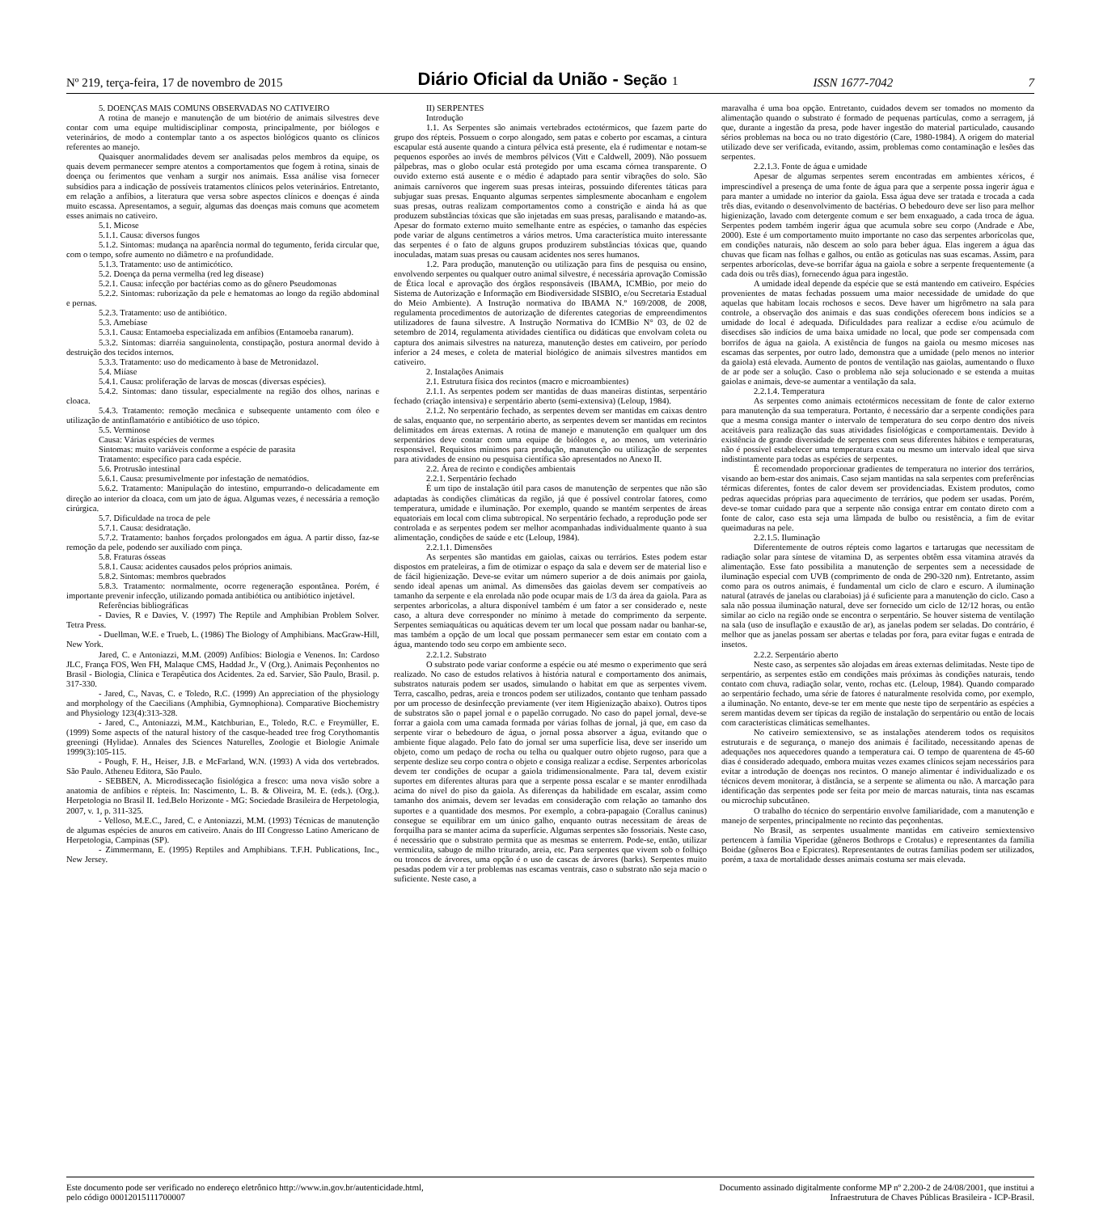Nº 219, terça-feira, 17 de novembro de 2015 Diário Oficial da União - Seção 1 ISSN 1677-7042 7
5. DOENÇAS MAIS COMUNS OBSERVADAS NO CATIVEIRO
A rotina de manejo e manutenção de um biotério de animais silvestres deve contar com uma equipe multidisciplinar composta, principalmente, por biólogos e veterinários, de modo a contemplar tanto a os aspectos biológicos quanto os clínicos referentes ao manejo.
Quaisquer anormalidades devem ser analisadas pelos membros da equipe, os quais devem permanecer sempre atentos a comportamentos que fogem à rotina, sinais de doença ou ferimentos que venham a surgir nos animais. Essa análise visa fornecer subsídios para a indicação de possíveis tratamentos clínicos pelos veterinários. Entretanto, em relação a anfíbios, a literatura que versa sobre aspectos clínicos e doenças é ainda muito escassa. Apresentamos, a seguir, algumas das doenças mais comuns que acometem esses animais no cativeiro.
5.1. Micose
5.1.1. Causa: diversos fungos
5.1.2. Sintomas: mudança na aparência normal do tegumento, ferida circular que, com o tempo, sofre aumento no diâmetro e na profundidade.
5.1.3. Tratamento: uso de antimicótico.
5.2. Doença da perna vermelha (red leg disease)
5.2.1. Causa: infecção por bactérias como as do gênero Pseudomonas
5.2.2. Sintomas: ruborização da pele e hematomas ao longo da região abdominal e pernas.
5.2.3. Tratamento: uso de antibiótico.
5.3. Amebíase
5.3.1. Causa: Entamoeba especializada em anfíbios (Entamoeba ranarum).
5.3.2. Sintomas: diarréia sanguinolenta, constipação, postura anormal devido à destruição dos tecidos internos.
5.3.3. Tratamento: uso do medicamento à base de Metronidazol.
5.4. Miíase
5.4.1. Causa: proliferação de larvas de moscas (diversas espécies).
5.4.2. Sintomas: dano tissular, especialmente na região dos olhos, narinas e cloaca.
5.4.3. Tratamento: remoção mecânica e subsequente untamento com óleo e utilização de antinflamatório e antibiótico de uso tópico.
5.5. Verminose
Causa: Várias espécies de vermes
Sintomas: muito variáveis conforme a espécie de parasita
Tratamento: específico para cada espécie.
5.6. Protrusão intestinal
5.6.1. Causa: presumivelmente por infestação de nematódios.
5.6.2. Tratamento: Manipulação do intestino, empurrando-o delicadamente em direção ao interior da cloaca, com um jato de água. Algumas vezes, é necessária a remoção cirúrgica.
5.7. Dificuldade na troca de pele
5.7.1. Causa: desidratação.
5.7.2. Tratamento: banhos forçados prolongados em água. A partir disso, faz-se remoção da pele, podendo ser auxiliado com pinça.
5.8. Fraturas ósseas
5.8.1. Causa: acidentes causados pelos próprios animais.
5.8.2. Sintomas: membros quebrados
5.8.3. Tratamento: normalmente, ocorre regeneração espontânea. Porém, é importante prevenir infecção, utilizando pomada antibiótica ou antibiótico injetável.
Referências bibliográficas
- Davies, R e Davies, V. (1997) The Reptile and Amphibian Problem Solver. Tetra Press.
- Duellman, W.E. e Trueb, L. (1986) The Biology of Amphibians. MacGraw-Hill, New York.
Jared, C. e Antoniazzi, M.M. (2009) Anfíbios: Biologia e Venenos. In: Cardoso JLC, França FOS, Wen FH, Malaque CMS, Haddad Jr., V (Org.). Animais Peçonhentos no Brasil - Biologia, Clínica e Terapêutica dos Acidentes. 2a ed. Sarvier, São Paulo, Brasil. p. 317-330.
- Jared, C., Navas, C. e Toledo, R.C. (1999) An appreciation of the physiology and morphology of the Caecilians (Amphibia, Gymnophiona). Comparative Biochemistry and Physiology 123(4):313-328.
- Jared, C., Antoniazzi, M.M., Katchburian, E., Toledo, R.C. e Freymüller, E. (1999) Some aspects of the natural history of the casque-headed tree frog Corythomantis greeningi (Hylidae). Annales des Sciences Naturelles, Zoologie et Biologie Animale 1999(3):105-115.
- Pough, F. H., Heiser, J.B. e McFarland, W.N. (1993) A vida dos vertebrados. São Paulo. Atheneu Editora, São Paulo.
- SEBBEN, A. Microdissecação fisiológica a fresco: uma nova visão sobre a anatomia de anfíbios e répteis. In: Nascimento, L. B. & Oliveira, M. E. (eds.). (Org.). Herpetologia no Brasil II. 1ed.Belo Horizonte - MG: Sociedade Brasileira de Herpetologia, 2007, v. 1, p. 311-325.
- Velloso, M.E.C., Jared, C. e Antoniazzi, M.M. (1993) Técnicas de manutenção de algumas espécies de anuros em cativeiro. Anais do III Congresso Latino Americano de Herpetologia, Campinas (SP).
- Zimmermann, E. (1995) Reptiles and Amphibians. T.F.H. Publications, Inc., New Jersey.
II) SERPENTES
Introdução
1.1. As Serpentes são animais vertebrados ectotérmicos, que fazem parte do grupo dos répteis. Possuem o corpo alongado, sem patas e coberto por escamas, a cintura escapular está ausente quando a cintura pélvica está presente, ela é rudimentar e notam-se pequenos esporões ao invés de membros pélvicos (Vitt e Caldwell, 2009). Não possuem pálpebras, mas o globo ocular está protegido por uma escama córnea transparente. O ouvido externo está ausente e o médio é adaptado para sentir vibrações do solo. São animais carnívoros que ingerem suas presas inteiras, possuindo diferentes táticas para subjugar suas presas. Enquanto algumas serpentes simplesmente abocanham e engolem suas presas, outras realizam comportamentos como a constrição e ainda há as que produzem substâncias tóxicas que são injetadas em suas presas, paralisando e matando-as. Apesar do formato externo muito semelhante entre as espécies, o tamanho das espécies pode variar de alguns centímetros a vários metros. Uma característica muito interessante das serpentes é o fato de alguns grupos produzirem substâncias tóxicas que, quando inoculadas, matam suas presas ou causam acidentes nos seres humanos.
1.2. Para produção, manutenção ou utilização para fins de pesquisa ou ensino, envolvendo serpentes ou qualquer outro animal silvestre, é necessária aprovação Comissão de Ética local e aprovação dos órgãos responsáveis (IBAMA, ICMBio, por meio do Sistema de Autorização e Informação em Biodiversidade SISBIO, e/ou Secretaria Estadual do Meio Ambiente). A Instrução normativa do IBAMA N.º 169/2008, de 2008, regulamenta procedimentos de autorização de diferentes categorias de empreendimentos utilizadores de fauna silvestre. A Instrução Normativa do ICMBio N° 03, de 02 de setembro de 2014, regulamenta atividades científica ou didáticas que envolvam coleta ou captura dos animais silvestres na natureza, manutenção destes em cativeiro, por período inferior a 24 meses, e coleta de material biológico de animais silvestres mantidos em cativeiro.
2. Instalações Animais
2.1. Estrutura física dos recintos (macro e microambientes)
2.1.1. As serpentes podem ser mantidas de duas maneiras distintas, serpentário fechado (criação intensiva) e serpentário aberto (semi-extensiva) (Leloup, 1984).
2.1.2. No serpentário fechado, as serpentes devem ser mantidas em caixas dentro de salas, enquanto que, no serpentário aberto, as serpentes devem ser mantidas em recintos delimitados em áreas externas. A rotina de manejo e manutenção em qualquer um dos serpentários deve contar com uma equipe de biólogos e, ao menos, um veterinário responsável. Requisitos mínimos para produção, manutenção ou utilização de serpentes para atividades de ensino ou pesquisa científica são apresentados no Anexo II.
2.2. Área de recinto e condições ambientais
2.2.1. Serpentário fechado
É um tipo de instalação útil para casos de manutenção de serpentes que não são adaptadas às condições climáticas da região, já que é possível controlar fatores, como temperatura, umidade e iluminação. Por exemplo, quando se mantém serpentes de áreas equatoriais em local com clima subtropical. No serpentário fechado, a reprodução pode ser controlada e as serpentes podem ser melhor acompanhadas individualmente quanto à sua alimentação, condições de saúde e etc (Leloup, 1984).
2.2.1.1. Dimensões
As serpentes são mantidas em gaiolas, caixas ou terrários. Estes podem estar dispostos em prateleiras, a fim de otimizar o espaço da sala e devem ser de material liso e de fácil higienização. Deve-se evitar um número superior a de dois animais por gaiola, sendo ideal apenas um animal. As dimensões das gaiolas devem ser compatíveis ao tamanho da serpente e ela enrolada não pode ocupar mais de 1/3 da área da gaiola. Para as serpentes arborícolas, a altura disponível também é um fator a ser considerado e, neste caso, a altura deve corresponder no mínimo à metade do comprimento da serpente. Serpentes semiaquáticas ou aquáticas devem ter um local que possam nadar ou banhar-se, mas também a opção de um local que possam permanecer sem estar em contato com a água, mantendo todo seu corpo em ambiente seco.
2.2.1.2. Substrato
O substrato pode variar conforme a espécie ou até mesmo o experimento que será realizado. No caso de estudos relativos à história natural e comportamento dos animais, substratos naturais podem ser usados, simulando o habitat em que as serpentes vivem. Terra, cascalho, pedras, areia e troncos podem ser utilizados, contanto que tenham passado por um processo de desinfecção previamente (ver item Higienização abaixo). Outros tipos de substratos são o papel jornal e o papelão corrugado. No caso do papel jornal, deve-se forrar a gaiola com uma camada formada por várias folhas de jornal, já que, em caso da serpente virar o bebedouro de água, o jornal possa absorver a água, evitando que o ambiente fique alagado. Pelo fato do jornal ser uma superfície lisa, deve ser inserido um objeto, como um pedaço de rocha ou telha ou qualquer outro objeto rugoso, para que a serpente deslize seu corpo contra o objeto e consiga realizar a ecdise. Serpentes arborícolas devem ter condições de ocupar a gaiola tridimensionalmente. Para tal, devem existir suportes em diferentes alturas para que a serpente possa escalar e se manter enrodilhada acima do nível do piso da gaiola. As diferenças da habilidade em escalar, assim como tamanho dos animais, devem ser levadas em consideração com relação ao tamanho dos suportes e a quantidade dos mesmos. Por exemplo, a cobra-papagaio (Corallus caninus) consegue se equilibrar em um único galho, enquanto outras necessitam de áreas de forquilha para se manter acima da superfície. Algumas serpentes são fossoriais. Neste caso, é necessário que o substrato permita que as mesmas se enterrem. Pode-se, então, utilizar vermiculita, sabugo de milho triturado, areia, etc. Para serpentes que vivem sob o folhiço ou troncos de árvores, uma opção é o uso de cascas de árvores (barks). Serpentes muito pesadas podem vir a ter problemas nas escamas ventrais, caso o substrato não seja macio o suficiente. Neste caso, a
maravalha é uma boa opção. Entretanto, cuidados devem ser tomados no momento da alimentação quando o substrato é formado de pequenas partículas, como a serragem, já que, durante a ingestão da presa, pode haver ingestão do material particulado, causando sérios problemas na boca ou no trato digestório (Care, 1980-1984). A origem do material utilizado deve ser verificada, evitando, assim, problemas como contaminação e lesões das serpentes.
2.2.1.3. Fonte de água e umidade
Apesar de algumas serpentes serem encontradas em ambientes xéricos, é imprescindível a presença de uma fonte de água para que a serpente possa ingerir água e para manter a umidade no interior da gaiola. Essa água deve ser tratada e trocada a cada três dias, evitando o desenvolvimento de bactérias. O bebedouro deve ser liso para melhor higienização, lavado com detergente comum e ser bem enxaguado, a cada troca de água. Serpentes podem também ingerir água que acumula sobre seu corpo (Andrade e Abe, 2000). Este é um comportamento muito importante no caso das serpentes arborícolas que, em condições naturais, não descem ao solo para beber água. Elas ingerem a água das chuvas que ficam nas folhas e galhos, ou então as gotículas nas suas escamas. Assim, para serpentes arborícolas, deve-se borrifar água na gaiola e sobre a serpente frequentemente (a cada dois ou três dias), fornecendo água para ingestão.
A umidade ideal depende da espécie que se está mantendo em cativeiro. Espécies provenientes de matas fechadas possuem uma maior necessidade de umidade do que aquelas que habitam locais rochosos e secos. Deve haver um higrômetro na sala para controle, a observação dos animais e das suas condições oferecem bons indícios se a umidade do local é adequada. Dificuldades para realizar a ecdise e/ou acúmulo de disecdises são indícios de uma baixa umidade no local, que pode ser compensada com borrifos de água na gaiola. A existência de fungos na gaiola ou mesmo micoses nas escamas das serpentes, por outro lado, demonstra que a umidade (pelo menos no interior da gaiola) está elevada. Aumento de pontos de ventilação nas gaiolas, aumentando o fluxo de ar pode ser a solução. Caso o problema não seja solucionado e se estenda a muitas gaiolas e animais, deve-se aumentar a ventilação da sala.
2.2.1.4. Temperatura
As serpentes como animais ectotérmicos necessitam de fonte de calor externo para manutenção da sua temperatura. Portanto, é necessário dar a serpente condições para que a mesma consiga manter o intervalo de temperatura do seu corpo dentro dos níveis aceitáveis para realização das suas atividades fisiológicas e comportamentais. Devido à existência de grande diversidade de serpentes com seus diferentes hábitos e temperaturas, não é possível estabelecer uma temperatura exata ou mesmo um intervalo ideal que sirva indistintamente para todas as espécies de serpentes.
É recomendado proporcionar gradientes de temperatura no interior dos terrários, visando ao bem-estar dos animais. Caso sejam mantidas na sala serpentes com preferências térmicas diferentes, fontes de calor devem ser providenciadas. Existem produtos, como pedras aquecidas próprias para aquecimento de terrários, que podem ser usadas. Porém, deve-se tomar cuidado para que a serpente não consiga entrar em contato direto com a fonte de calor, caso esta seja uma lâmpada de bulbo ou resistência, a fim de evitar queimaduras na pele.
2.2.1.5. Iluminação
Diferentemente de outros répteis como lagartos e tartarugas que necessitam de radiação solar para síntese de vitamina D, as serpentes obtêm essa vitamina através da alimentação. Esse fato possibilita a manutenção de serpentes sem a necessidade de iluminação especial com UVB (comprimento de onda de 290-320 nm). Entretanto, assim como para os outros animais, é fundamental um ciclo de claro e escuro. A iluminação natural (através de janelas ou claraboias) já é suficiente para a manutenção do ciclo. Caso a sala não possua iluminação natural, deve ser fornecido um ciclo de 12/12 horas, ou então similar ao ciclo na região onde se encontra o serpentário. Se houver sistema de ventilação na sala (uso de insuflação e exaustão de ar), as janelas podem ser seladas. Do contrário, é melhor que as janelas possam ser abertas e teladas por fora, para evitar fugas e entrada de insetos.
2.2.2. Serpentário aberto
Neste caso, as serpentes são alojadas em áreas externas delimitadas. Neste tipo de serpentário, as serpentes estão em condições mais próximas às condições naturais, tendo contato com chuva, radiação solar, vento, rochas etc. (Leloup, 1984). Quando comparado ao serpentário fechado, uma série de fatores é naturalmente resolvida como, por exemplo, a iluminação. No entanto, deve-se ter em mente que neste tipo de serpentário as espécies a serem mantidas devem ser típicas da região de instalação do serpentário ou então de locais com características climáticas semelhantes.
No cativeiro semiextensivo, se as instalações atenderem todos os requisitos estruturais e de segurança, o manejo dos animais é facilitado, necessitando apenas de adequações nos aquecedores quando a temperatura cai. O tempo de quarentena de 45-60 dias é considerado adequado, embora muitas vezes exames clínicos sejam necessários para evitar a introdução de doenças nos recintos. O manejo alimentar é individualizado e os técnicos devem monitorar, à distância, se a serpente se alimenta ou não. A marcação para identificação das serpentes pode ser feita por meio de marcas naturais, tinta nas escamas ou microchip subcutâneo.
O trabalho do técnico do serpentário envolve familiaridade, com a manutenção e manejo de serpentes, principalmente no recinto das peçonhentas.
No Brasil, as serpentes usualmente mantidas em cativeiro semiextensivo pertencem à família Viperidae (gêneros Bothrops e Crotalus) e representantes da família Boidae (gêneros Boa e Epicrates). Representantes de outras famílias podem ser utilizados, porém, a taxa de mortalidade desses animais costuma ser mais elevada.
Este documento pode ser verificado no endereço eletrônico http://www.in.gov.br/autenticidade.html,
pelo código 00012015111700007
Documento assinado digitalmente conforme MP nº 2.200-2 de 24/08/2001, que institui a
Infraestrutura de Chaves Públicas Brasileira - ICP-Brasil.